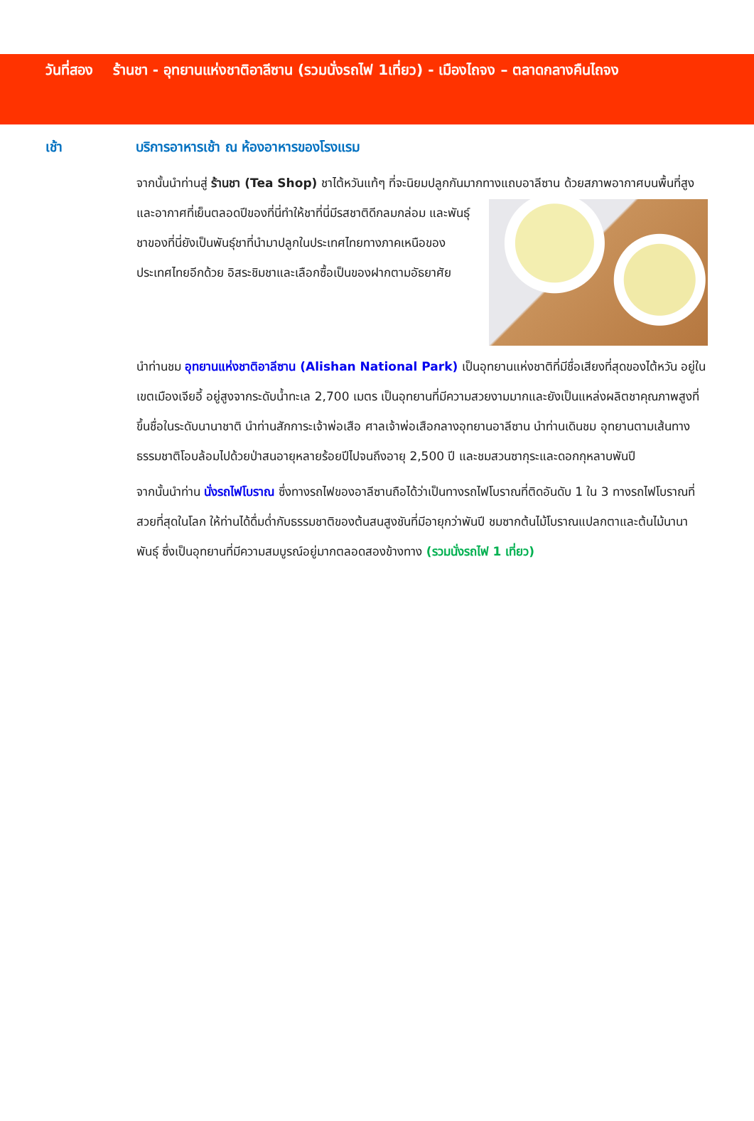วันที่สอง ร้านชา - อุทยานแห่งชาติอาลีซาน (รวมนั่งรถไฟ 1เที่ยว) - เมืองไถจง – ตลาดกลางคืนไถจง
เช้า บริการอาหารเช้า ณ ห้องอาหารของโรงแรม
จากนั้นนำท่านสู่ ร้านชา (Tea Shop) ชาไต้หวันแท้ๆ ที่จะนิยมปลูกกันมากทางแถบอาลีซาน ด้วยสภาพอากาศบนพื้นที่สูงและอากาศที่เย็นตลอดปีของที่นี่ทำให้ชาที่นี่มีรสชาติดีกลมกล่อม และพันธุ์ชาของที่นี่ยังเป็นพันธุ์ชาที่นำมาปลูกในประเทศไทยทางภาคเหนือของประเทศไทยอีกด้วย อิสระชิมชาและเลือกซื้อเป็นของฝากตามอัธยาศัย
นำท่านชม อุทยานแห่งชาติอาลีซาน (Alishan National Park) เป็นอุทยานแห่งชาติที่มีชื่อเสียงที่สุดของไต้หวัน อยู่ในเขตเมืองเจียอี้ อยู่สูงจากระดับน้ำทะเล 2,700 เมตร เป็นอุทยานที่มีความสวยงามมากและยังเป็นแหล่งผลิตชาคุณภาพสูงที่ขึ้นชื่อในระดับนานาชาติ นำท่านสักการะเจ้าพ่อเสือ ศาลเจ้าพ่อเสือกลางอุทยานอาลีซาน นำท่านเดินชม อุทยานตามเส้นทางธรรมชาติโอบล้อมไปด้วยป่าสนอายุหลายร้อยปีไปจนถึงอายุ 2,500 ปี และชมสวนซากุระและดอกกุหลาบพันปี
จากนั้นนำท่าน นั่งรถไฟโบราณ ซึ่งทางรถไฟของอาลีซานถือได้ว่าเป็นทางรถไฟโบราณที่ติดอันดับ 1 ใน 3 ทางรถไฟโบราณที่สวยที่สุดในโลก ให้ท่านได้ดื่มด่ำกับธรรมชาติของต้นสนสูงชันที่มีอายุกว่าพันปี ชมซากต้นไม้โบราณแปลกตาและต้นไม้นานาพันธุ์ ซึ่งเป็นอุทยานที่มีความสมบูรณ์อยู่มากตลอดสองข้างทาง (รวมนั่งรถไฟ 1 เที่ยว)